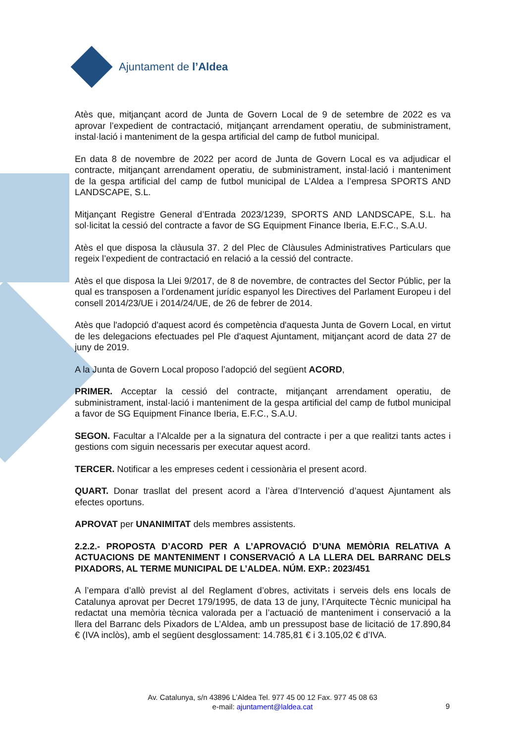Ajuntament de l’Aldea
Atès que, mitjançant acord de Junta de Govern Local de 9 de setembre de 2022 es va aprovar l’expedient de contractació, mitjançant arrendament operatiu, de subministrament, instal·lació i manteniment de la gespa artificial del camp de futbol municipal.
En data 8 de novembre de 2022 per acord de Junta de Govern Local es va adjudicar el contracte, mitjançant arrendament operatiu, de subministrament, instal·lació i manteniment de la gespa artificial del camp de futbol municipal de L’Aldea a l’empresa SPORTS AND LANDSCAPE, S.L.
Mitjançant Registre General d’Entrada 2023/1239, SPORTS AND LANDSCAPE, S.L. ha sol·licitat la cessió del contracte a favor de SG Equipment Finance Iberia, E.F.C., S.A.U.
Atès el que disposa la clàusula 37. 2 del Plec de Clàusules Administratives Particulars que regeix l’expedient de contractació en relació a la cessió del contracte.
Atès el que disposa la Llei 9/2017, de 8 de novembre, de contractes del Sector Públic, per la qual es transposen a l’ordenament jurídic espanyol les Directives del Parlament Europeu i del consell 2014/23/UE i 2014/24/UE, de 26 de febrer de 2014.
Atès que l'adopció d'aquest acord és competència d'aquesta Junta de Govern Local, en virtut de les delegacions efectuades pel Ple d'aquest Ajuntament, mitjançant acord de data 27 de juny de 2019.
A la Junta de Govern Local proposo l’adopció del següent ACORD,
PRIMER. Acceptar la cessió del contracte, mitjançant arrendament operatiu, de subministrament, instal·lació i manteniment de la gespa artificial del camp de futbol municipal a favor de SG Equipment Finance Iberia, E.F.C., S.A.U.
SEGON. Facultar a l’Alcalde per a la signatura del contracte i per a que realitzi tants actes i gestions com siguin necessaris per executar aquest acord.
TERCER. Notificar a les empreses cedent i cessionària el present acord.
QUART. Donar trasllat del present acord a l’àrea d’Intervenció d’aquest Ajuntament als efectes oportuns.
APROVAT per UNANIMITAT dels membres assistents.
2.2.2.- PROPOSTA D’ACORD PER A L’APROVACIÓ D’UNA MEMÒRIA RELATIVA A ACTUACIONS DE MANTENIMENT I CONSERVACIÓ A LA LLERA DEL BARRANC DELS PIXADORS, AL TERME MUNICIPAL DE L’ALDEA. NÚM. EXP.: 2023/451
A l’empara d’allò previst al del Reglament d’obres, activitats i serveis dels ens locals de Catalunya aprovat per Decret 179/1995, de data 13 de juny, l’Arquitecte Tècnic municipal ha redactat una memòria tècnica valorada per a l’actuació de manteniment i conservació a la llera del Barranc dels Pixadors de L’Aldea, amb un pressupost base de licitació de 17.890,84 € (IVA inclòs), amb el següent desglossament: 14.785,81 € i 3.105,02 € d’IVA.
Av. Catalunya, s/n 43896 L’Aldea Tel. 977 45 00 12 Fax. 977 45 08 63
e-mail: ajuntament@laldea.cat
9